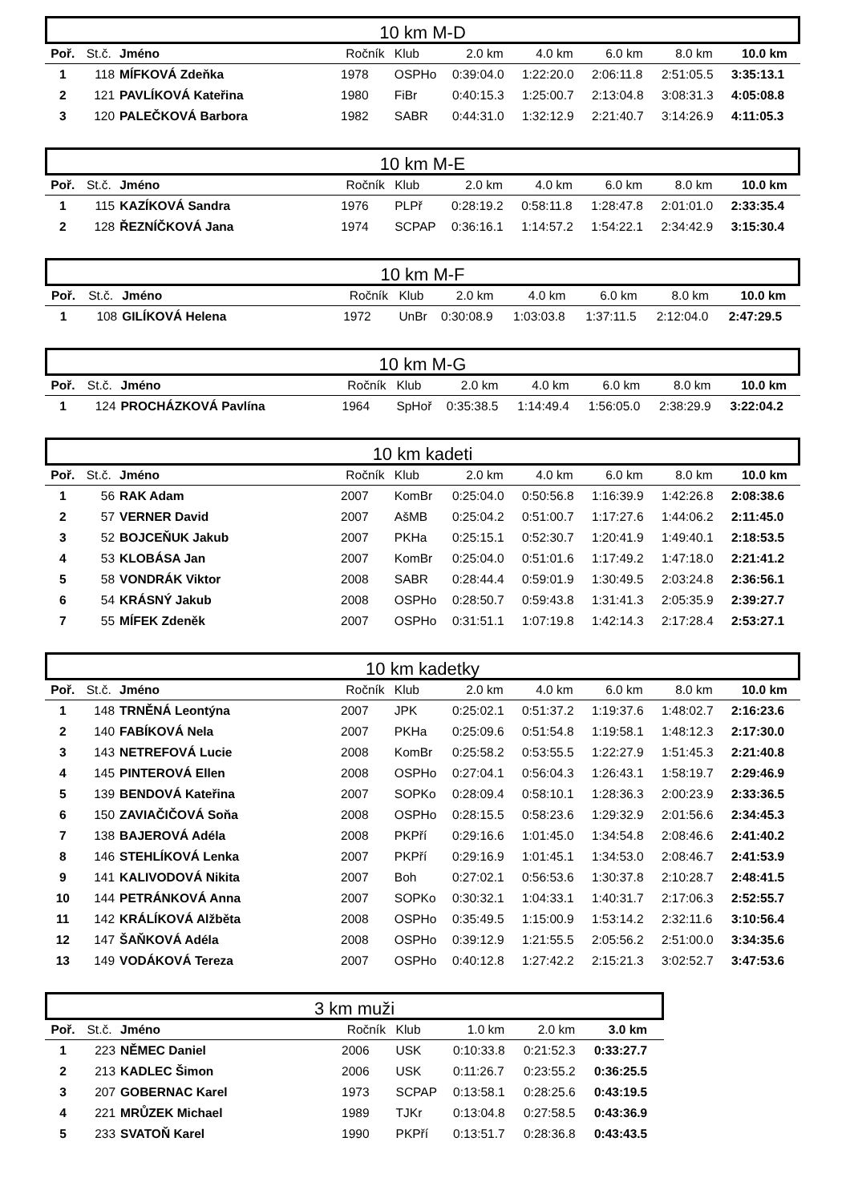10 km M-D
| Poř. | St.č. | Jméno | Ročník | Klub | 2.0 km | 4.0 km | 6.0 km | 8.0 km | 10.0 km |
| --- | --- | --- | --- | --- | --- | --- | --- | --- | --- |
| 1 | 118 | MÍFKOVÁ Zdeňka | 1978 | OSPHo | 0:39:04.0 | 1:22:20.0 | 2:06:11.8 | 2:51:05.5 | 3:35:13.1 |
| 2 | 121 | PAVLÍKOVÁ Kateřina | 1980 | FiBr | 0:40:15.3 | 1:25:00.7 | 2:13:04.8 | 3:08:31.3 | 4:05:08.8 |
| 3 | 120 | PALEČKOVÁ Barbora | 1982 | SABR | 0:44:31.0 | 1:32:12.9 | 2:21:40.7 | 3:14:26.9 | 4:11:05.3 |
10 km M-E
| Poř. | St.č. | Jméno | Ročník | Klub | 2.0 km | 4.0 km | 6.0 km | 8.0 km | 10.0 km |
| --- | --- | --- | --- | --- | --- | --- | --- | --- | --- |
| 1 | 115 | KAZÍKOVÁ Sandra | 1976 | PLPř | 0:28:19.2 | 0:58:11.8 | 1:28:47.8 | 2:01:01.0 | 2:33:35.4 |
| 2 | 128 | ŘEZNÍČKOVÁ Jana | 1974 | SCPAP | 0:36:16.1 | 1:14:57.2 | 1:54:22.1 | 2:34:42.9 | 3:15:30.4 |
10 km M-F
| Poř. | St.č. | Jméno | Ročník | Klub | 2.0 km | 4.0 km | 6.0 km | 8.0 km | 10.0 km |
| --- | --- | --- | --- | --- | --- | --- | --- | --- | --- |
| 1 | 108 | GILÍKOVÁ Helena | 1972 | UnBr | 0:30:08.9 | 1:03:03.8 | 1:37:11.5 | 2:12:04.0 | 2:47:29.5 |
10 km M-G
| Poř. | St.č. | Jméno | Ročník | Klub | 2.0 km | 4.0 km | 6.0 km | 8.0 km | 10.0 km |
| --- | --- | --- | --- | --- | --- | --- | --- | --- | --- |
| 1 | 124 | PROCHÁZKOVÁ Pavlína | 1964 | SpHoř | 0:35:38.5 | 1:14:49.4 | 1:56:05.0 | 2:38:29.9 | 3:22:04.2 |
10 km kadeti
| Poř. | St.č. | Jméno | Ročník | Klub | 2.0 km | 4.0 km | 6.0 km | 8.0 km | 10.0 km |
| --- | --- | --- | --- | --- | --- | --- | --- | --- | --- |
| 1 | 56 | RAK Adam | 2007 | KomBr | 0:25:04.0 | 0:50:56.8 | 1:16:39.9 | 1:42:26.8 | 2:08:38.6 |
| 2 | 57 | VERNER David | 2007 | AšMB | 0:25:04.2 | 0:51:00.7 | 1:17:27.6 | 1:44:06.2 | 2:11:45.0 |
| 3 | 52 | BOJCEŇUK Jakub | 2007 | PKHa | 0:25:15.1 | 0:52:30.7 | 1:20:41.9 | 1:49:40.1 | 2:18:53.5 |
| 4 | 53 | KLOBÁSA Jan | 2007 | KomBr | 0:25:04.0 | 0:51:01.6 | 1:17:49.2 | 1:47:18.0 | 2:21:41.2 |
| 5 | 58 | VONDRÁK Viktor | 2008 | SABR | 0:28:44.4 | 0:59:01.9 | 1:30:49.5 | 2:03:24.8 | 2:36:56.1 |
| 6 | 54 | KRÁSNÝ Jakub | 2008 | OSPHo | 0:28:50.7 | 0:59:43.8 | 1:31:41.3 | 2:05:35.9 | 2:39:27.7 |
| 7 | 55 | MÍFEK Zdeněk | 2007 | OSPHo | 0:31:51.1 | 1:07:19.8 | 1:42:14.3 | 2:17:28.4 | 2:53:27.1 |
10 km kadetky
| Poř. | St.č. | Jméno | Ročník | Klub | 2.0 km | 4.0 km | 6.0 km | 8.0 km | 10.0 km |
| --- | --- | --- | --- | --- | --- | --- | --- | --- | --- |
| 1 | 148 | TRNĚNÁ Leontýna | 2007 | JPK | 0:25:02.1 | 0:51:37.2 | 1:19:37.6 | 1:48:02.7 | 2:16:23.6 |
| 2 | 140 | FABÍKOVÁ Nela | 2007 | PKHa | 0:25:09.6 | 0:51:54.8 | 1:19:58.1 | 1:48:12.3 | 2:17:30.0 |
| 3 | 143 | NETREFOVÁ Lucie | 2008 | KomBr | 0:25:58.2 | 0:53:55.5 | 1:22:27.9 | 1:51:45.3 | 2:21:40.8 |
| 4 | 145 | PINTEROVÁ Ellen | 2008 | OSPHo | 0:27:04.1 | 0:56:04.3 | 1:26:43.1 | 1:58:19.7 | 2:29:46.9 |
| 5 | 139 | BENDOVÁ Kateřina | 2007 | SOPKo | 0:28:09.4 | 0:58:10.1 | 1:28:36.3 | 2:00:23.9 | 2:33:36.5 |
| 6 | 150 | ZAVIAČIČOVÁ Soňa | 2008 | OSPHo | 0:28:15.5 | 0:58:23.6 | 1:29:32.9 | 2:01:56.6 | 2:34:45.3 |
| 7 | 138 | BAJEROVÁ Adéla | 2008 | PKPří | 0:29:16.6 | 1:01:45.0 | 1:34:54.8 | 2:08:46.6 | 2:41:40.2 |
| 8 | 146 | STEHLÍKOVÁ Lenka | 2007 | PKPří | 0:29:16.9 | 1:01:45.1 | 1:34:53.0 | 2:08:46.7 | 2:41:53.9 |
| 9 | 141 | KALIVODOVÁ Nikita | 2007 | Boh | 0:27:02.1 | 0:56:53.6 | 1:30:37.8 | 2:10:28.7 | 2:48:41.5 |
| 10 | 144 | PETRÁNKOVÁ Anna | 2007 | SOPKo | 0:30:32.1 | 1:04:33.1 | 1:40:31.7 | 2:17:06.3 | 2:52:55.7 |
| 11 | 142 | KRÁLÍKOVÁ Alžběta | 2008 | OSPHo | 0:35:49.5 | 1:15:00.9 | 1:53:14.2 | 2:32:11.6 | 3:10:56.4 |
| 12 | 147 | ŠAŇKOVÁ Adéla | 2008 | OSPHo | 0:39:12.9 | 1:21:55.5 | 2:05:56.2 | 2:51:00.0 | 3:34:35.6 |
| 13 | 149 | VODÁKOVÁ Tereza | 2007 | OSPHo | 0:40:12.8 | 1:27:42.2 | 2:15:21.3 | 3:02:52.7 | 3:47:53.6 |
3 km muži
| Poř. | St.č. | Jméno | Ročník | Klub | 1.0 km | 2.0 km | 3.0 km |
| --- | --- | --- | --- | --- | --- | --- | --- |
| 1 | 223 | NĚMEC Daniel | 2006 | USK | 0:10:33.8 | 0:21:52.3 | 0:33:27.7 |
| 2 | 213 | KADLEC Šimon | 2006 | USK | 0:11:26.7 | 0:23:55.2 | 0:36:25.5 |
| 3 | 207 | GOBERNAC Karel | 1973 | SCPAP | 0:13:58.1 | 0:28:25.6 | 0:43:19.5 |
| 4 | 221 | MRŮZEK Michael | 1989 | TJKr | 0:13:04.8 | 0:27:58.5 | 0:43:36.9 |
| 5 | 233 | SVATOŇ Karel | 1990 | PKPří | 0:13:51.7 | 0:28:36.8 | 0:43:43.5 |